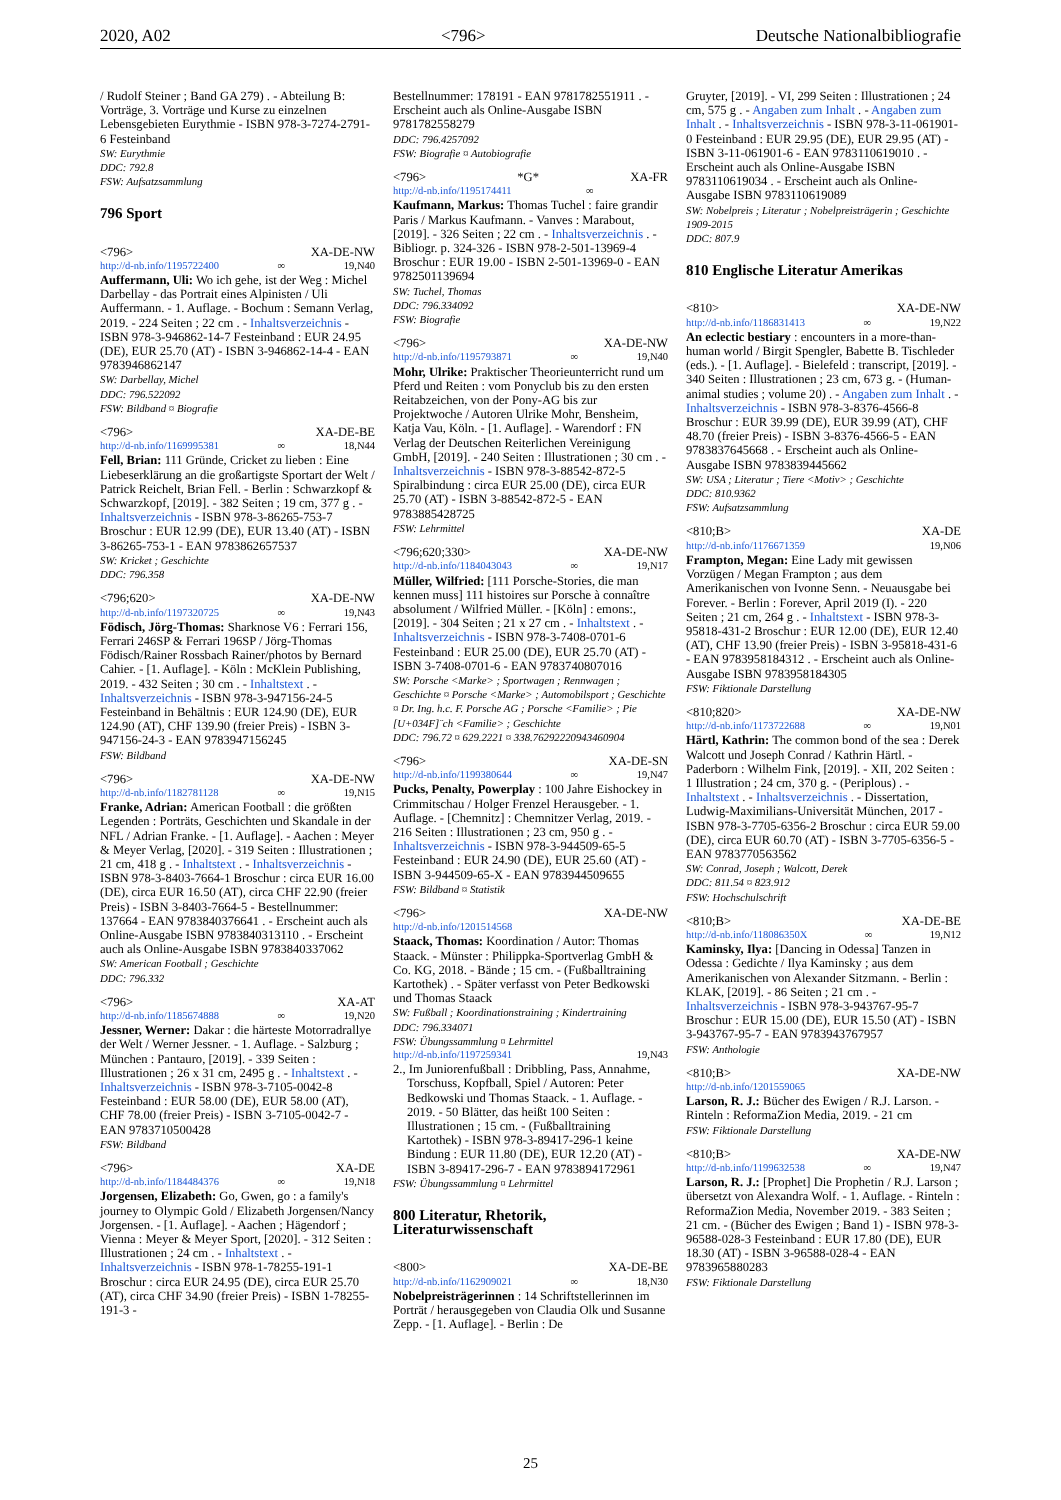2020, A02 <796> Deutsche Nationalbibliografie
/ Rudolf Steiner ; Band GA 279) . - Abteilung B: Vorträge, 3. Vorträge und Kurse zu einzelnen Lebensgebieten Eurythmie - ISBN 978-3-7274-2791-6 Festeinband
SW: Eurythmie
DDC: 792.8
FSW: Aufsatzsammlung
796 Sport
<796> XA-DE-NW
http://d-nb.info/1195722400 ∞ 19,N40
Auffermann, Uli: Wo ich gehe, ist der Weg : Michel Darbellay - das Portrait eines Alpinisten / Uli Auffermann. - 1. Auflage. - Bochum : Semann Verlag, 2019. - 224 Seiten ; 22 cm . - Inhaltsverzeichnis - ISBN 978-3-946862-14-7 Festeinband : EUR 24.95 (DE), EUR 25.70 (AT) - ISBN 3-946862-14-4 - EAN 9783946862147
SW: Darbellay, Michel
DDC: 796.522092
FSW: Bildband ¤ Biografie
<796> XA-DE-BE
http://d-nb.info/1169995381 ∞ 18,N44
Fell, Brian: 111 Gründe, Cricket zu lieben : Eine Liebeserklärung an die großartigste Sportart der Welt / Patrick Reichelt, Brian Fell. - Berlin : Schwarzkopf & Schwarzkopf, [2019]. - 382 Seiten ; 19 cm, 377 g . - Inhaltsverzeichnis - ISBN 978-3-86265-753-7 Broschur : EUR 12.99 (DE), EUR 13.40 (AT) - ISBN 3-86265-753-1 - EAN 9783862657537
SW: Kricket ; Geschichte
DDC: 796.358
<796;620> XA-DE-NW
http://d-nb.info/1197320725 ∞ 19,N43
Födisch, Jörg-Thomas: Sharknose V6 : Ferrari 156, Ferrari 246SP & Ferrari 196SP / Jörg-Thomas Födisch/Rainer Rossbach Rainer/photos by Bernard Cahier. - [1. Auflage]. - Köln : McKlein Publishing, 2019. - 432 Seiten ; 30 cm . - Inhaltstext . - Inhaltsverzeichnis - ISBN 978-3-947156-24-5 Festeinband in Behältnis : EUR 124.90 (DE), EUR 124.90 (AT), CHF 139.90 (freier Preis) - ISBN 3-947156-24-3 - EAN 9783947156245
FSW: Bildband
<796> XA-DE-NW
http://d-nb.info/1182781128 ∞ 19,N15
Franke, Adrian: American Football : die größten Legenden : Porträts, Geschichten und Skandale in der NFL / Adrian Franke. - [1. Auflage]. - Aachen : Meyer & Meyer Verlag, [2020]. - 319 Seiten : Illustrationen ; 21 cm, 418 g . - Inhaltstext . - Inhaltsverzeichnis - ISBN 978-3-8403-7664-1 Broschur : circa EUR 16.00 (DE), circa EUR 16.50 (AT), circa CHF 22.90 (freier Preis) - ISBN 3-8403-7664-5 - Bestellnummer: 137664 - EAN 9783840376641 . - Erscheint auch als Online-Ausgabe ISBN 9783840313110 . - Erscheint auch als Online-Ausgabe ISBN 9783840337062
SW: American Football ; Geschichte
DDC: 796.332
<796> XA-AT
http://d-nb.info/1185674888 ∞ 19,N20
Jessner, Werner: Dakar : die härteste Motorradrallye der Welt / Werner Jessner. - 1. Auflage. - Salzburg ; München : Pantauro, [2019]. - 339 Seiten : Illustrationen ; 26 x 31 cm, 2495 g . - Inhaltstext . - Inhaltsverzeichnis - ISBN 978-3-7105-0042-8 Festeinband : EUR 58.00 (DE), EUR 58.00 (AT), CHF 78.00 (freier Preis) - ISBN 3-7105-0042-7 - EAN 9783710500428
FSW: Bildband
<796> XA-DE
http://d-nb.info/1184484376 ∞ 19,N18
Jorgensen, Elizabeth: Go, Gwen, go : a family's journey to Olympic Gold / Elizabeth Jorgensen/Nancy Jorgensen. - [1. Auflage]. - Aachen ; Hägendorf ; Vienna : Meyer & Meyer Sport, [2020]. - 312 Seiten : Illustrationen ; 24 cm . - Inhaltstext . - Inhaltsverzeichnis - ISBN 978-1-78255-191-1 Broschur : circa EUR 24.95 (DE), circa EUR 25.70 (AT), circa CHF 34.90 (freier Preis) - ISBN 1-78255-191-3 -
Bestellnummer: 178191 - EAN 9781782551911 . - Erscheint auch als Online-Ausgabe ISBN 9781782558279
DDC: 796.4257092
FSW: Biografie ¤ Autobiografie
<796> *G* XA-FR
http://d-nb.info/1195174411 ∞
Kaufmann, Markus: Thomas Tuchel : faire grandir Paris / Markus Kaufmann. - Vanves : Marabout, [2019]. - 326 Seiten ; 22 cm . - Inhaltsverzeichnis . - Bibliogr. p. 324-326 - ISBN 978-2-501-13969-4 Broschur : EUR 19.00 - ISBN 2-501-13969-0 - EAN 9782501139694
SW: Tuchel, Thomas
DDC: 796.334092
FSW: Biografie
<796> XA-DE-NW
http://d-nb.info/1195793871 ∞ 19,N40
Mohr, Ulrike: Praktischer Theorieunterricht rund um Pferd und Reiten : vom Ponyclub bis zu den ersten Reitabzeichen, von der Pony-AG bis zur Projektwoche / Autoren Ulrike Mohr, Bensheim, Katja Vau, Köln. - [1. Auflage]. - Warendorf : FN Verlag der Deutschen Reiterlichen Vereinigung GmbH, [2019]. - 240 Seiten : Illustrationen ; 30 cm . - Inhaltsverzeichnis - ISBN 978-3-88542-872-5 Spiralbindung : circa EUR 25.00 (DE), circa EUR 25.70 (AT) - ISBN 3-88542-872-5 - EAN 9783885428725
FSW: Lehrmittel
<796;620;330> XA-DE-NW
http://d-nb.info/1184043043 ∞ 19,N17
Müller, Wilfried: [111 Porsche-Stories, die man kennen muss] 111 histoires sur Porsche à connaître absolument / Wilfried Müller. - [Köln] : emons:, [2019]. - 304 Seiten ; 21 x 27 cm . - Inhaltstext . - Inhaltsverzeichnis - ISBN 978-3-7408-0701-6 Festeinband : EUR 25.00 (DE), EUR 25.70 (AT) - ISBN 3-7408-0701-6 - EAN 9783740807016
SW: Porsche <Marke> ; Sportwagen ; Rennwagen ; Geschichte ¤ Porsche <Marke> ; Automobilsport ; Geschichte ¤ Dr. Ing. h.c. F. Porsche AG ; Porsche <Familie> ; Pie [U+034F]¨ch <Familie> ; Geschichte
DDC: 796.72 ¤ 629.2221 ¤ 338.76292220943460904
<796> XA-DE-SN
http://d-nb.info/1199380644 ∞ 19,N47
Pucks, Penalty, Powerplay : 100 Jahre Eishockey in Crimmitschau / Holger Frenzel Herausgeber. - 1. Auflage. - [Chemnitz] : Chemnitzer Verlag, 2019. - 216 Seiten : Illustrationen ; 23 cm, 950 g . - Inhaltsverzeichnis - ISBN 978-3-944509-65-5 Festeinband : EUR 24.90 (DE), EUR 25.60 (AT) - ISBN 3-944509-65-X - EAN 9783944509655
FSW: Bildband ¤ Statistik
<796> XA-DE-NW
http://d-nb.info/1201514568
Staack, Thomas: Koordination / Autor: Thomas Staack. - Münster : Philippka-Sportverlag GmbH & Co. KG, 2018. - Bände ; 15 cm. - (Fußballtraining Kartothek) . - Später verfasst von Peter Bedkowski und Thomas Staack
SW: Fußball ; Koordinationstraining ; Kindertraining
DDC: 796.334071
FSW: Übungssammlung ¤ Lehrmittel
http://d-nb.info/1197259341 19,N43
2., Im Juniorenfußball : Dribbling, Pass, Annahme, Torschuss, Kopfball, Spiel / Autoren: Peter Bedkowski und Thomas Staack. - 1. Auflage. - 2019. - 50 Blätter, das heißt 100 Seiten : Illustrationen ; 15 cm. - (Fußballtraining Kartothek) - ISBN 978-3-89417-296-1 keine Bindung : EUR 11.80 (DE), EUR 12.20 (AT) - ISBN 3-89417-296-7 - EAN 9783894172961
FSW: Übungssammlung ¤ Lehrmittel
800 Literatur, Rhetorik, Literaturwissenschaft
<800> XA-DE-BE
http://d-nb.info/1162909021 ∞ 18,N30
Nobelpreisträgerinnen : 14 Schriftstellerinnen im Porträt / herausgegeben von Claudia Olk und Susanne Zepp. - [1. Auflage]. - Berlin : De
Gruyter, [2019]. - VI, 299 Seiten : Illustrationen ; 24 cm, 575 g . - Angaben zum Inhalt . - Angaben zum Inhalt . - Inhaltsverzeichnis - ISBN 978-3-11-061901-0 Festeinband : EUR 29.95 (DE), EUR 29.95 (AT) - ISBN 3-11-061901-6 - EAN 9783110619010 . - Erscheint auch als Online-Ausgabe ISBN 9783110619034 . - Erscheint auch als Online-Ausgabe ISBN 9783110619089
SW: Nobelpreis ; Literatur ; Nobelpreisträgerin ; Geschichte 1909-2015
DDC: 807.9
810 Englische Literatur Amerikas
<810> XA-DE-NW
http://d-nb.info/1186831413 ∞ 19,N22
An eclectic bestiary : encounters in a more-than-human world / Birgit Spengler, Babette B. Tischleder (eds.). - [1. Auflage]. - Bielefeld : transcript, [2019]. - 340 Seiten : Illustrationen ; 23 cm, 673 g. - (Human-animal studies ; volume 20) . - Angaben zum Inhalt . - Inhaltsverzeichnis - ISBN 978-3-8376-4566-8 Broschur : EUR 39.99 (DE), EUR 39.99 (AT), CHF 48.70 (freier Preis) - ISBN 3-8376-4566-5 - EAN 9783837645668 . - Erscheint auch als Online-Ausgabe ISBN 9783839445662
SW: USA ; Literatur ; Tiere <Motiv> ; Geschichte
DDC: 810.9362
FSW: Aufsatzsammlung
<810;B> XA-DE
http://d-nb.info/1176671359 19,N06
Frampton, Megan: Eine Lady mit gewissen Vorzügen / Megan Frampton ; aus dem Amerikanischen von Ivonne Senn. - Neuausgabe bei Forever. - Berlin : Forever, April 2019 (I). - 220 Seiten ; 21 cm, 264 g . - Inhaltstext - ISBN 978-3-95818-431-2 Broschur : EUR 12.00 (DE), EUR 12.40 (AT), CHF 13.90 (freier Preis) - ISBN 3-95818-431-6 - EAN 9783958184312 . - Erscheint auch als Online-Ausgabe ISBN 9783958184305
FSW: Fiktionale Darstellung
<810;820> XA-DE-NW
http://d-nb.info/1173722688 ∞ 19,N01
Härtl, Kathrin: The common bond of the sea : Derek Walcott und Joseph Conrad / Kathrin Härtl. - Paderborn : Wilhelm Fink, [2019]. - XII, 202 Seiten : 1 Illustration ; 24 cm, 370 g. - (Periplous) . - Inhaltstext . - Inhaltsverzeichnis . - Dissertation, Ludwig-Maximilians-Universität München, 2017 - ISBN 978-3-7705-6356-2 Broschur : circa EUR 59.00 (DE), circa EUR 60.70 (AT) - ISBN 3-7705-6356-5 - EAN 9783770563562
SW: Conrad, Joseph ; Walcott, Derek
DDC: 811.54 ¤ 823.912
FSW: Hochschulschrift
<810;B> XA-DE-BE
http://d-nb.info/118086350X ∞ 19,N12
Kaminsky, Ilya: [Dancing in Odessa] Tanzen in Odessa : Gedichte / Ilya Kaminsky ; aus dem Amerikanischen von Alexander Sitzmann. - Berlin : KLAK, [2019]. - 86 Seiten ; 21 cm . - Inhaltsverzeichnis - ISBN 978-3-943767-95-7 Broschur : EUR 15.00 (DE), EUR 15.50 (AT) - ISBN 3-943767-95-7 - EAN 9783943767957
FSW: Anthologie
<810;B> XA-DE-NW
http://d-nb.info/1201559065
Larson, R. J.: Bücher des Ewigen / R.J. Larson. - Rinteln : ReformaZion Media, 2019. - 21 cm
FSW: Fiktionale Darstellung
<810;B> XA-DE-NW
http://d-nb.info/1199632538 ∞ 19,N47
Larson, R. J.: [Prophet] Die Prophetin / R.J. Larson ; übersetzt von Alexandra Wolf. - 1. Auflage. - Rinteln : ReformaZion Media, November 2019. - 383 Seiten ; 21 cm. - (Bücher des Ewigen ; Band 1) - ISBN 978-3-96588-028-3 Festeinband : EUR 17.80 (DE), EUR 18.30 (AT) - ISBN 3-96588-028-4 - EAN 9783965880283
FSW: Fiktionale Darstellung
25